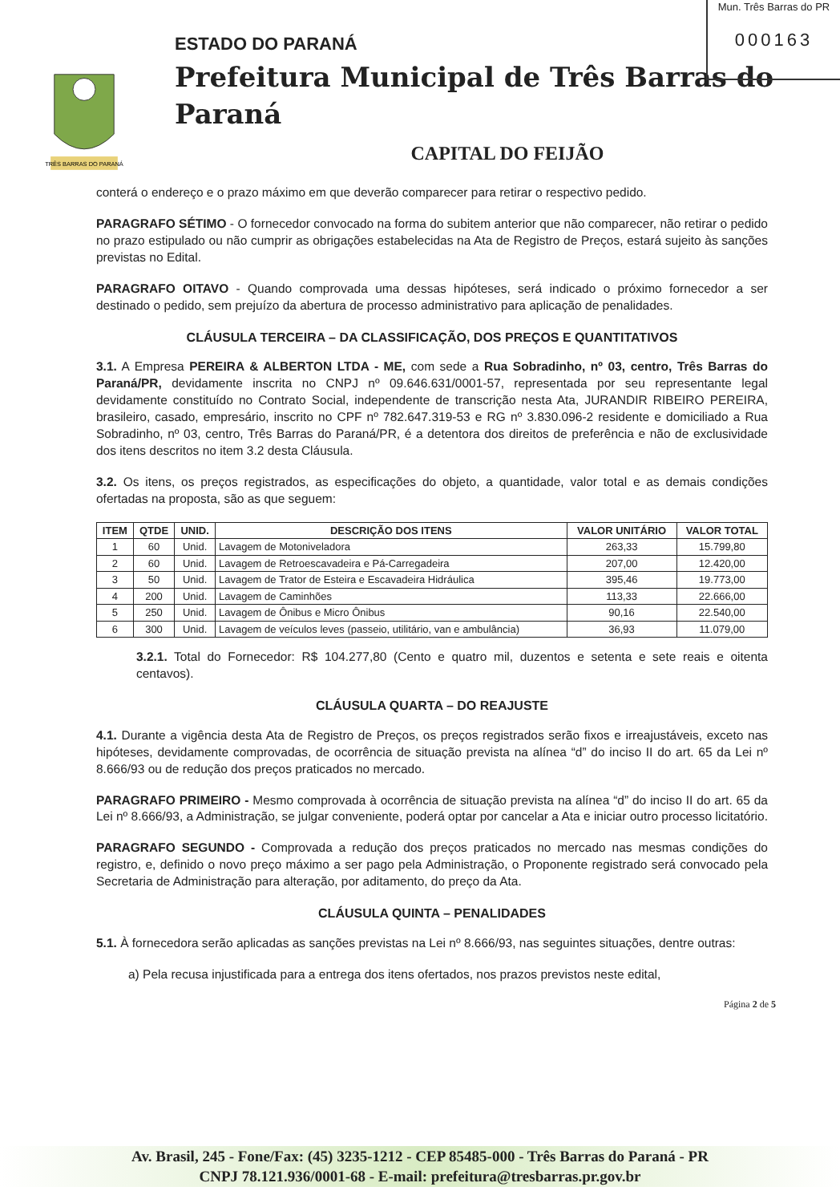Mun. Três Barras do PR
000163
TRÊS BARRAS DO PARANÁ
ESTADO DO PARANÁ
Prefeitura Municipal de Três Barras do Paraná
CAPITAL DO FEIJÃO
conterá o endereço e o prazo máximo em que deverão comparecer para retirar o respectivo pedido.
PARAGRAFO SÉTIMO - O fornecedor convocado na forma do subitem anterior que não comparecer, não retirar o pedido no prazo estipulado ou não cumprir as obrigações estabelecidas na Ata de Registro de Preços, estará sujeito às sanções previstas no Edital.
PARAGRAFO OITAVO - Quando comprovada uma dessas hipóteses, será indicado o próximo fornecedor a ser destinado o pedido, sem prejuízo da abertura de processo administrativo para aplicação de penalidades.
CLÁUSULA TERCEIRA – DA CLASSIFICAÇÃO, DOS PREÇOS E QUANTITATIVOS
3.1. A Empresa PEREIRA & ALBERTON LTDA - ME, com sede a Rua Sobradinho, nº 03, centro, Três Barras do Paraná/PR, devidamente inscrita no CNPJ nº 09.646.631/0001-57, representada por seu representante legal devidamente constituído no Contrato Social, independente de transcrição nesta Ata, JURANDIR RIBEIRO PEREIRA, brasileiro, casado, empresário, inscrito no CPF nº 782.647.319-53 e RG nº 3.830.096-2 residente e domiciliado a Rua Sobradinho, nº 03, centro, Três Barras do Paraná/PR, é a detentora dos direitos de preferência e não de exclusividade dos itens descritos no item 3.2 desta Cláusula.
3.2. Os itens, os preços registrados, as especificações do objeto, a quantidade, valor total e as demais condições ofertadas na proposta, são as que seguem:
| ITEM | QTDE | UNID. | DESCRIÇÃO DOS ITENS | VALOR UNITÁRIO | VALOR TOTAL |
| --- | --- | --- | --- | --- | --- |
| 1 | 60 | Unid. | Lavagem de Motoniveladora | 263,33 | 15.799,80 |
| 2 | 60 | Unid. | Lavagem de Retroescavadeira e Pá-Carregadeira | 207,00 | 12.420,00 |
| 3 | 50 | Unid. | Lavagem de Trator de Esteira e Escavadeira Hidráulica | 395,46 | 19.773,00 |
| 4 | 200 | Unid. | Lavagem de Caminhões | 113,33 | 22.666,00 |
| 5 | 250 | Unid. | Lavagem de Ônibus e Micro Ônibus | 90,16 | 22.540,00 |
| 6 | 300 | Unid. | Lavagem de veículos leves (passeio, utilitário, van e ambulância) | 36,93 | 11.079,00 |
3.2.1. Total do Fornecedor: R$ 104.277,80 (Cento e quatro mil, duzentos e setenta e sete reais e oitenta centavos).
CLÁUSULA QUARTA – DO REAJUSTE
4.1. Durante a vigência desta Ata de Registro de Preços, os preços registrados serão fixos e irreajustáveis, exceto nas hipóteses, devidamente comprovadas, de ocorrência de situação prevista na alínea “d” do inciso II do art. 65 da Lei nº 8.666/93 ou de redução dos preços praticados no mercado.
PARAGRAFO PRIMEIRO - Mesmo comprovada à ocorrência de situação prevista na alínea “d” do inciso II do art. 65 da Lei nº 8.666/93, a Administração, se julgar conveniente, poderá optar por cancelar a Ata e iniciar outro processo licitatório.
PARAGRAFO SEGUNDO - Comprovada a redução dos preços praticados no mercado nas mesmas condições do registro, e, definido o novo preço máximo a ser pago pela Administração, o Proponente registrado será convocado pela Secretaria de Administração para alteração, por aditamento, do preço da Ata.
CLÁUSULA QUINTA – PENALIDADES
5.1. À fornecedora serão aplicadas as sanções previstas na Lei nº 8.666/93, nas seguintes situações, dentre outras:
a) Pela recusa injustificada para a entrega dos itens ofertados, nos prazos previstos neste edital,
Página 2 de 5
Av. Brasil, 245 - Fone/Fax: (45) 3235-1212 - CEP 85485-000 - Três Barras do Paraná - PR
CNPJ 78.121.936/0001-68 - E-mail: prefeitura@tresbarras.pr.gov.br